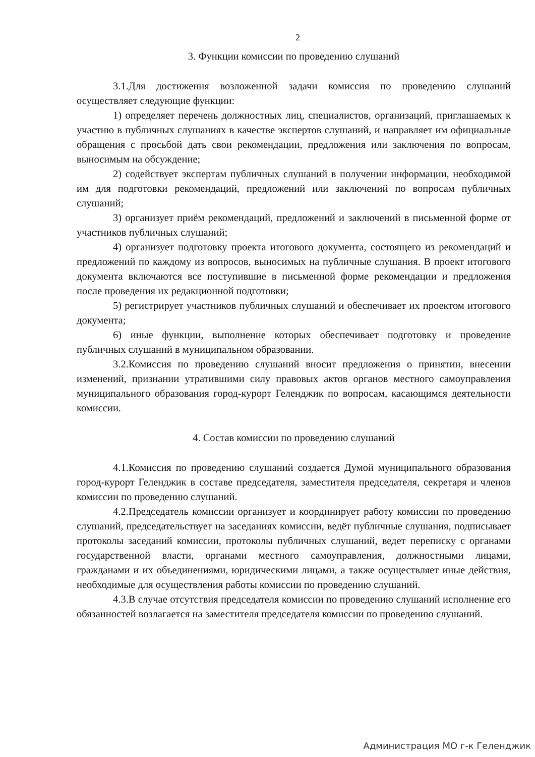2
3. Функции комиссии по проведению слушаний
3.1.Для достижения возложенной задачи комиссия по проведению слушаний осуществляет следующие функции:
1) определяет перечень должностных лиц, специалистов, организаций, приглашаемых к участию в публичных слушаниях в качестве экспертов слушаний, и направляет им официальные обращения с просьбой дать свои рекомендации, предложения или заключения по вопросам, выносимым на обсуждение;
2) содействует экспертам публичных слушаний в получении информации, необходимой им для подготовки рекомендаций, предложений или заключений по вопросам публичных слушаний;
3) организует приём рекомендаций, предложений и заключений в письменной форме от участников публичных слушаний;
4) организует подготовку проекта итогового документа, состоящего из рекомендаций и предложений по каждому из вопросов, выносимых на публичные слушания. В проект итогового документа включаются все поступившие в письменной форме рекомендации и предложения после проведения их редакционной подготовки;
5) регистрирует участников публичных слушаний и обеспечивает их проектом итогового документа;
6) иные функции, выполнение которых обеспечивает подготовку и проведение публичных слушаний в муниципальном образовании.
3.2.Комиссия по проведению слушаний вносит предложения о принятии, внесении изменений, признании утратившими силу правовых актов органов местного самоуправления муниципального образования город-курорт Геленджик по вопросам, касающимся деятельности комиссии.
4. Состав комиссии по проведению слушаний
4.1.Комиссия по проведению слушаний создается Думой муниципального образования город-курорт Геленджик в составе председателя, заместителя председателя, секретаря и членов комиссии по проведению слушаний.
4.2.Председатель комиссии организует и координирует работу комиссии по проведению слушаний, председательствует на заседаниях комиссии, ведёт публичные слушания, подписывает протоколы заседаний комиссии, протоколы публичных слушаний, ведет переписку с органами государственной власти, органами местного самоуправления, должностными лицами, гражданами и их объединениями, юридическими лицами, а также осуществляет иные действия, необходимые для осуществления работы комиссии по проведению слушаний.
4.3.В случае отсутствия председателя комиссии по проведению слушаний исполнение его обязанностей возлагается на заместителя председателя комиссии по проведению слушаний.
Администрация МО г-к Геленджик